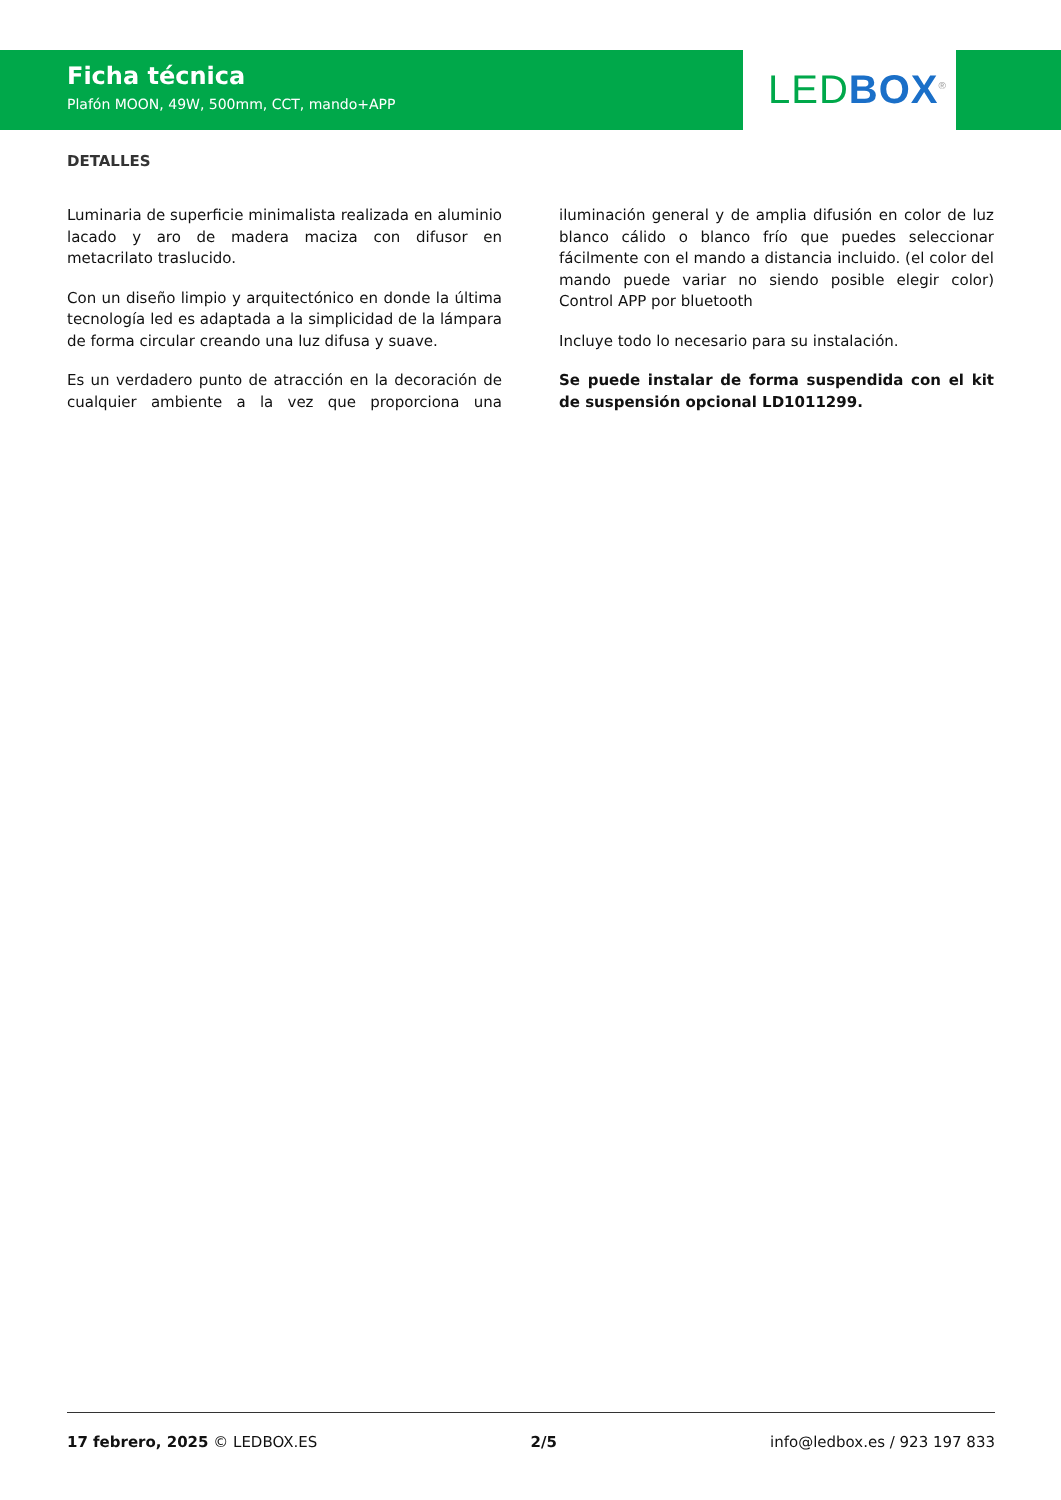Ficha técnica
Plafón MOON, 49W, 500mm, CCT, mando+APP
LED BOX<sup>®</sup>
DETALLES
Luminaria de superficie minimalista realizada en aluminio lacado y aro de madera maciza con difusor en metacrilato traslucido.
Con un diseño limpio y arquitectónico en donde la última tecnología led es adaptada a la simplicidad de la lámpara de forma circular creando una luz difusa y suave.
Es un verdadero punto de atracción en la decoración de cualquier ambiente a la vez que proporciona una iluminación general y de amplia difusión en color de luz blanco cálido o blanco frío que puedes seleccionar fácilmente con el mando a distancia incluido. (el color del mando puede variar no siendo posible elegir color) Control APP por bluetooth
Incluye todo lo necesario para su instalación.
Se puede instalar de forma suspendida con el kit de suspensión opcional LD1011299.
17 febrero, 2025 © LEDBOX.ES 2/5 info@ledbox.es / 923 197 833